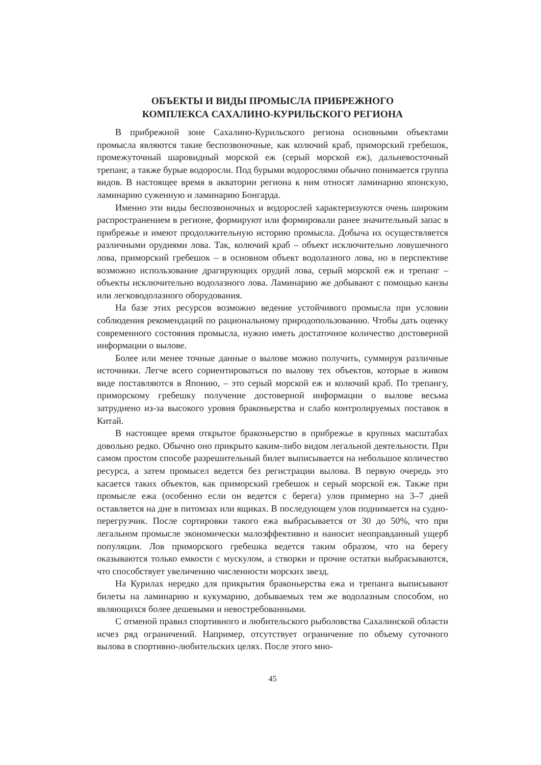ОБЪЕКТЫ И ВИДЫ ПРОМЫСЛА ПРИБРЕЖНОГО
КОМПЛЕКСА САХАЛИНО-КУРИЛЬСКОГО РЕГИОНА
В прибрежной зоне Сахалино-Курильского региона основными объектами промысла являются такие беспозвоночные, как колючий краб, приморский гребешок, промежуточный шаровидный морской еж (серый морской еж), дальневосточный трепанг, а также бурые водоросли. Под бурыми водорослями обычно понимается группа видов. В настоящее время в акватории региона к ним относят ламинарию японскую, ламинарию суженную и ламинарию Бонгарда.
Именно эти виды беспозвоночных и водорослей характеризуются очень широким распространением в регионе, формируют или формировали ранее значительный запас в прибрежье и имеют продолжительную историю промысла. Добыча их осуществляется различными орудиями лова. Так, колючий краб – объект исключительно ловушечного лова, приморский гребешок – в основном объект водолазного лова, но в перспективе возможно использование драгирующих орудий лова, серый морской еж и трепанг – объекты исключительно водолазного лова. Ламинарию же добывают с помощью канзы или легководолазного оборудования.
На базе этих ресурсов возможно ведение устойчивого промысла при условии соблюдения рекомендаций по рациональному природопользованию. Чтобы дать оценку современного состояния промысла, нужно иметь достаточное количество достоверной информации о вылове.
Более или менее точные данные о вылове можно получить, суммируя различные источники. Легче всего сориентироваться по вылову тех объектов, которые в живом виде поставляются в Японию, – это серый морской еж и колючий краб. По трепангу, приморскому гребешку получение достоверной информации о вылове весьма затруднено из-за высокого уровня браконьерства и слабо контролируемых поставок в Китай.
В настоящее время открытое браконьерство в прибрежье в крупных масштабах довольно редко. Обычно оно прикрыто каким-либо видом легальной деятельности. При самом простом способе разрешительный билет выписывается на небольшое количество ресурса, а затем промысел ведется без регистрации вылова. В первую очередь это касается таких объектов, как приморский гребешок и серый морской еж. Также при промысле ежа (особенно если он ведется с берега) улов примерно на 3–7 дней оставляется на дне в питомзах или ящиках. В последующем улов поднимается на судно-перегрузчик. После сортировки такого ежа выбрасывается от 30 до 50%, что при легальном промысле экономически малоэффективно и наносит неоправданный ущерб популяции. Лов приморского гребешка ведется таким образом, что на берегу оказываются только емкости с мускулом, а створки и прочие остатки выбрасываются, что способствует увеличению численности морских звезд.
На Курилах нередко для прикрытия браконьерства ежа и трепанга выписывают билеты на ламинарию и кукумарию, добываемых тем же водолазным способом, но являющихся более дешевыми и невостребованными.
С отменой правил спортивного и любительского рыболовства Сахалинской области исчез ряд ограничений. Например, отсутствует ограничение по объему суточного вылова в спортивно-любительских целях. После этого мно-
45